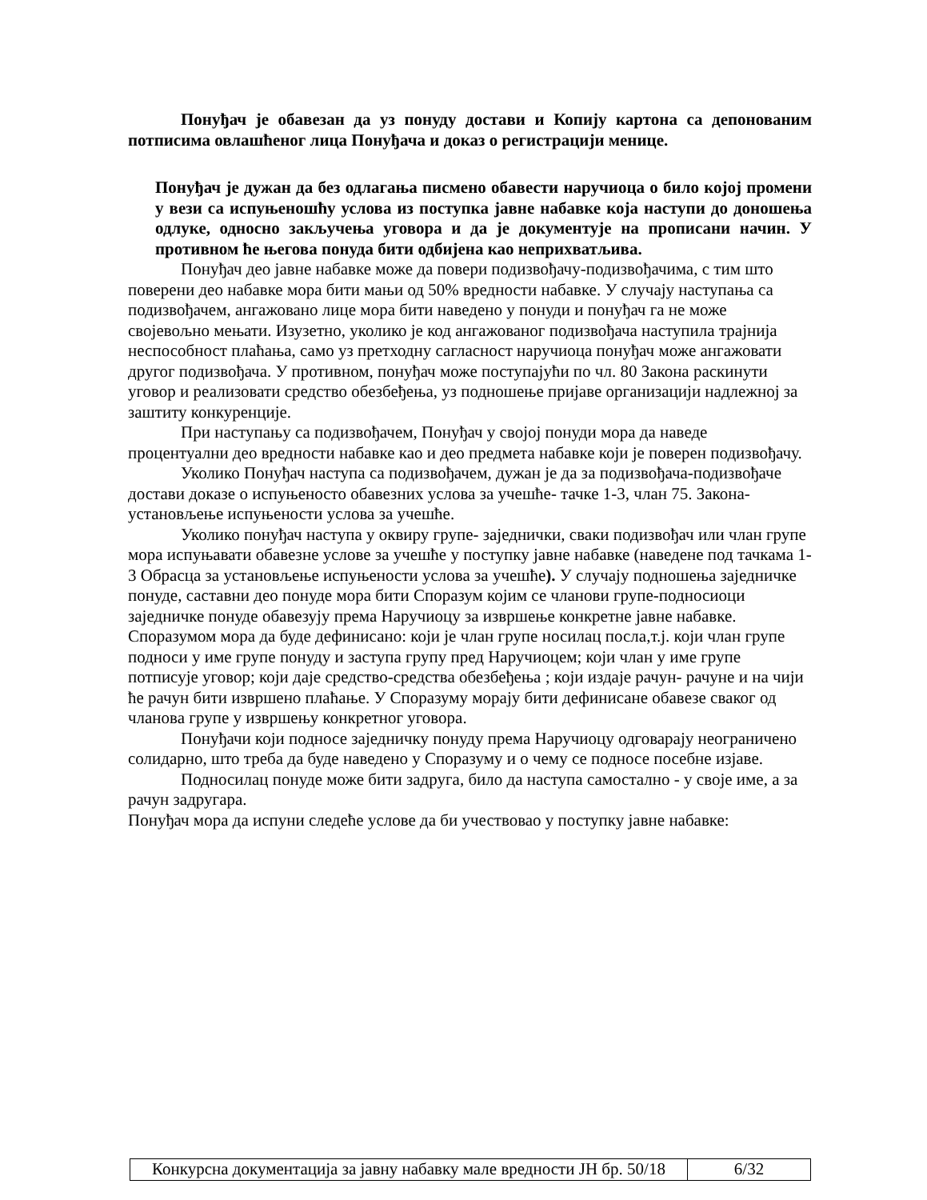Понуђач је обавезан да уз понуду достави и Копију картона са депонованим потписима овлашћеног лица Понуђача и доказ о регистрацији менице.
Понуђач је дужан да без одлагања писмено обавести наручиоца о било којој промени у вези са испуњеношћу услова из поступка јавне набавке која наступи до доношења одлуке, односно закључења уговора и да је документује на прописани начин. У противном ће његова понуда бити одбијена као неприхватљива.
Понуђач део јавне набавке може да повери подизвођачу-подизвођачима, с тим што поверени део набавке мора бити мањи од 50% вредности набавке. У случају наступања са подизвођачем, ангажовано лице мора бити наведено у понуди и понуђач га не може својевољно мењати. Изузетно, уколико је код ангажованог подизвођача наступила трајнија неспособност плаћања, само уз претходну сагласност наручиоца понуђач може ангажовати другог подизвођача. У противном, понуђач може поступајући по чл. 80 Закона раскинути уговор и реализовати средство обезбеђења, уз подношење пријаве организацији надлежној за заштиту конкуренције.
При наступању са подизвођачем, Понуђач у својој понуди мора да наведе процентуални део вредности набавке као и део предмета набавке који је поверен подизвођачу.
Уколико Понуђач наступа са подизвођачем, дужан је да за подизвођача-подизвођаче достави доказе о испуњеносто обавезних услова за учешће- тачке 1-3, члан 75. Закона- установљење испуњености услова за учешће.
Уколико понуђач наступа у оквиру групе- заједнички, сваки подизвођач или члан групе мора испуњавати обавезне услове за учешће у поступку јавне набавке (наведене под тачкама 1-3 Обрасца за установљење испуњености услова за учешће). У случају подношења заједничке понуде, саставни део понуде мора бити Споразум којим се чланови групе-подносиоци заједничке понуде обавезују према Наручиоцу за извршење конкретне јавне набавке. Споразумом мора да буде дефинисано: који је члан групе носилац посла,т.ј. који члан групе подноси у име групе понуду и заступа групу пред Наручиоцем; који члан у име групе потписује уговор; који даје средство-средства обезбеђења ; који издаје рачун- рачуне и на чији ће рачун бити извршено плаћање. У Споразуму морају бити дефинисане обавезе сваког од чланова групе у извршењу конкретног уговора.
Понуђачи који подносе заједничку понуду према Наручиоцу одговарају неограничено солидарно, што треба да буде наведено у Споразуму и о чему се подносе посебне изјаве.
Подносилац понуде може бити задруга, било да наступа самостално - у своје име, а за рачун задругара.
Понуђач мора да испуни следеће услове да би учествовао у поступку јавне набавке:
| Конкурсна документација за јавну набавку мале вредности ЈН бр. 50/18 | 6/32 |